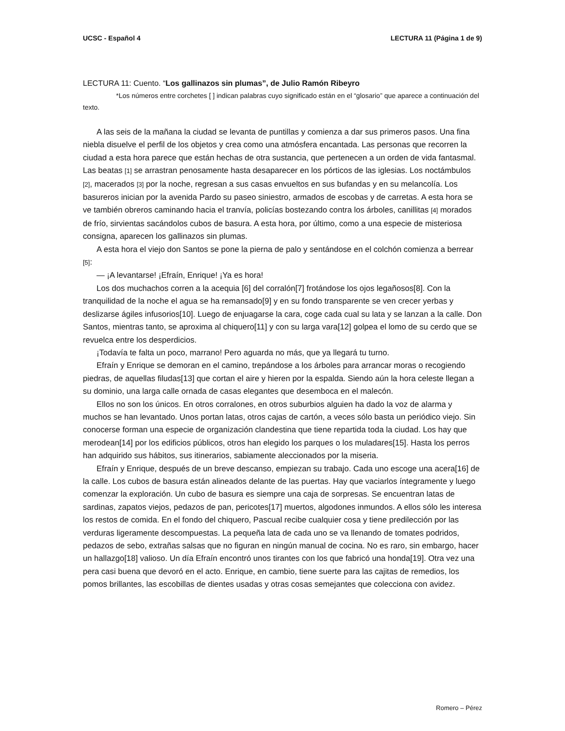UCSC - Español 4 LECTURA 11 (Página 1 de 9)
LECTURA 11: Cuento. “Los gallinazos sin plumas”, de Julio Ramón Ribeyro
*Los números entre corchetes [ ] indican palabras cuyo significado están en el “glosario” que aparece a continuación del texto.
A las seis de la mañana la ciudad se levanta de puntillas y comienza a dar sus primeros pasos. Una fina niebla disuelve el perfil de los objetos y crea como una atmósfera encantada. Las personas que recorren la ciudad a esta hora parece que están hechas de otra sustancia, que pertenecen a un orden de vida fantasmal. Las beatas [1] se arrastran penosamente hasta desaparecer en los pórticos de las iglesias. Los noctámbulos [2], macerados [3] por la noche, regresan a sus casas envueltos en sus bufandas y en su melancolía. Los basureros inician por la avenida Pardo su paseo siniestro, armados de escobas y de carretas. A esta hora se ve también obreros caminando hacia el tranvía, policías bostezando contra los árboles, canillitas [4] morados de frío, sirvientas sacándolos cubos de basura. A esta hora, por último, como a una especie de misteriosa consigna, aparecen los gallinazos sin plumas.
A esta hora el viejo don Santos se pone la pierna de palo y sentándose en el colchón comienza a berrear [5]:
— ¡A levantarse! ¡Efraín, Enrique! ¡Ya es hora!
Los dos muchachos corren a la acequia [6] del corralón[7] frotándose los ojos legañosos[8]. Con la tranquilidad de la noche el agua se ha remansado[9] y en su fondo transparente se ven crecer yerbas y deslizarse ágiles infusorios[10]. Luego de enjuagarse la cara, coge cada cual su lata y se lanzan a la calle. Don Santos, mientras tanto, se aproxima al chiquero[11] y con su larga vara[12] golpea el lomo de su cerdo que se revuelca entre los desperdicios.
¡Todavía te falta un poco, marrano! Pero aguarda no más, que ya llegará tu turno.
Efraín y Enrique se demoran en el camino, trepándose a los árboles para arrancar moras o recogiendo piedras, de aquellas filudas[13] que cortan el aire y hieren por la espalda. Siendo aún la hora celeste llegan a su dominio, una larga calle ornada de casas elegantes que desemboca en el malecón.
Ellos no son los únicos. En otros corralones, en otros suburbios alguien ha dado la voz de alarma y muchos se han levantado. Unos portan latas, otros cajas de cartón, a veces sólo basta un periódico viejo. Sin conocerse forman una especie de organización clandestina que tiene repartida toda la ciudad. Los hay que merodean[14] por los edificios públicos, otros han elegido los parques o los muladares[15]. Hasta los perros han adquirido sus hábitos, sus itinerarios, sabiamente aleccionados por la miseria.
Efraín y Enrique, después de un breve descanso, empiezan su trabajo. Cada uno escoge una acera[16] de la calle. Los cubos de basura están alineados delante de las puertas. Hay que vaciarlos íntegramente y luego comenzar la exploración. Un cubo de basura es siempre una caja de sorpresas. Se encuentran latas de sardinas, zapatos viejos, pedazos de pan, pericotes[17] muertos, algodones inmundos. A ellos sólo les interesa los restos de comida. En el fondo del chiquero, Pascual recibe cualquier cosa y tiene predilección por las verduras ligeramente descompuestas. La pequeña lata de cada uno se va llenando de tomates podridos, pedazos de sebo, extrañas salsas que no figuran en ningún manual de cocina. No es raro, sin embargo, hacer un hallazgo[18] valioso. Un día Efraín encontró unos tirantes con los que fabricó una honda[19]. Otra vez una pera casi buena que devoró en el acto. Enrique, en cambio, tiene suerte para las cajitas de remedios, los pomos brillantes, las escobillas de dientes usadas y otras cosas semejantes que colecciona con avidez.
Romero – Pérez